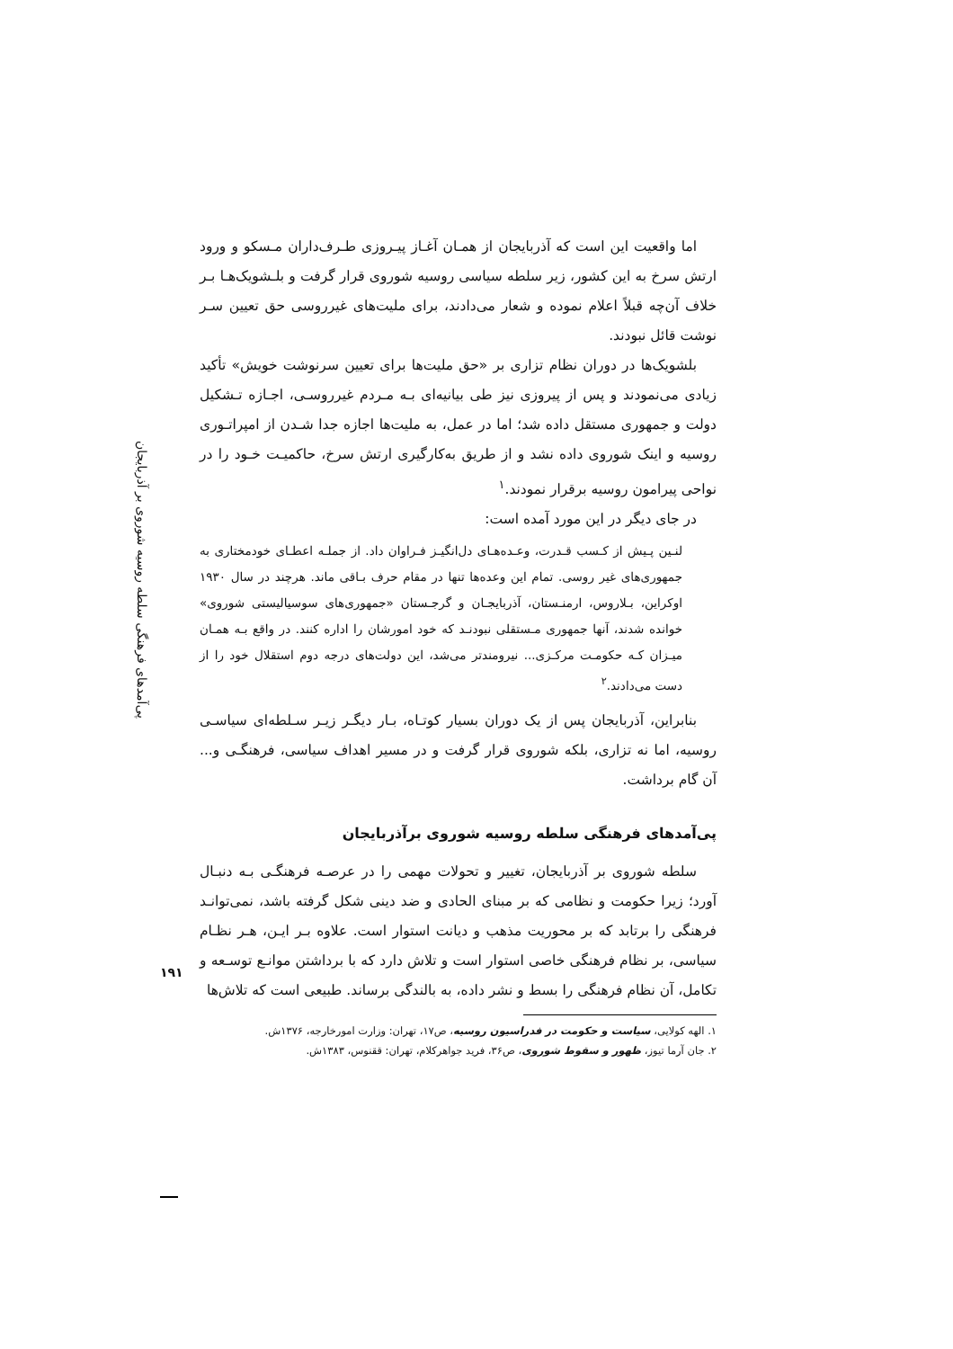اما واقعیت این است که آذربایجان از همـان آغـاز پیـروزی طـرف‌داران مـسکو و ورود ارتش سرخ به این کشور، زیر سلطه سیاسی روسیه شوروی قرار گرفت و بلـشویک‌هـا بـر خلاف آن‌چه قبلاً اعلام نموده و شعار می‌دادند، برای ملیت‌های غیرروسی حق تعیین سـر نوشت قائل نبودند.
بلشویک‌ها در دوران نظام تزاری بر «حق ملیت‌ها برای تعیین سرنوشت خویش» تأکید زیادی می‌نمودند و پس از پیروزی نیز طی بیانیه‌ای بـه مـردم غیرروسـی، اجـازه تـشکیل دولت و جمهوری مستقل داده شد؛ اما در عمل، به ملیت‌ها اجازه جدا شـدن از امپراتـوری روسیه و اینک شوروی داده نشد و از طریق به‌کارگیری ارتش سرخ، حاکمیـت خـود را در نواحی پیرامون روسیه برقرار نمودند.<sup>۱</sup>
در جای دیگر در این مورد آمده است:
لنـین پـیش از کـسب قـدرت، وعـده‌هـای دل‌انگیـز فـراوان داد. از جملـه اعطـای خودمختاری به جمهوری‌های غیر روسی. تمام این وعده‌ها تنها در مقام حرف بـاقی ماند. هرچند در سال ۱۹۳۰ اوکراین، بـلاروس، ارمنـستان، آذربایجـان و گرجـستان «جمهوری‌های سوسیالیستی شوروی» خوانده شدند، آنها جمهوری مـستقلی نبودنـد که خود امورشان را اداره کنند. در واقع بـه همـان میـزان کـه حکومـت مرکـزی... نیرومندتر می‌شد، این دولت‌های درجه دوم استقلال خود را از دست می‌دادند.<sup>۲</sup>
بنابراین، آذربایجان پس از یک دوران بسیار کوتـاه، بـار دیگـر زیـر سـلطه‌ای سیاسـی روسیه، اما نه تزاری، بلکه شوروی قرار گرفت و در مسیر اهداف سیاسی، فرهنگـی و... آن گام برداشت.
پی‌آمدهای فرهنگی سلطه روسیه شوروی برآذربایجان
سلطه شوروی بر آذربایجان، تغییر و تحولات مهمی را در عرصـه فرهنگـی بـه دنبـال آورد؛ زیرا حکومت و نظامی که بر مبنای الحادی و ضد دینی شکل گرفته باشد، نمی‌توانـد فرهنگی را برتابد که بر محوریت مذهب و دیانت استوار است. علاوه بـر ایـن، هـر نظـام سیاسی، بر نظام فرهنگی خاصی استوار است و تلاش دارد که با برداشتن موانـع توسـعه و تکامل، آن نظام فرهنگی را بسط و نشر داده، به بالندگی برساند. طبیعی است که تلاش‌ها
۱. الهه کولایی، سیاست و حکومت در فدراسیون روسیه، ص۱۷، تهران: وزارت امورخارجه، ۱۳۷۶ش.
۲. جان آرما تیوز، ظهور و سقوط شوروی، ص۳۶، فرید جواهرکلام، تهران: ققنوس، ۱۳۸۳ش.
پی‌آمدهای فرهنگی سلطه روسیه شوروی بر آذربایجان
۱۹۱